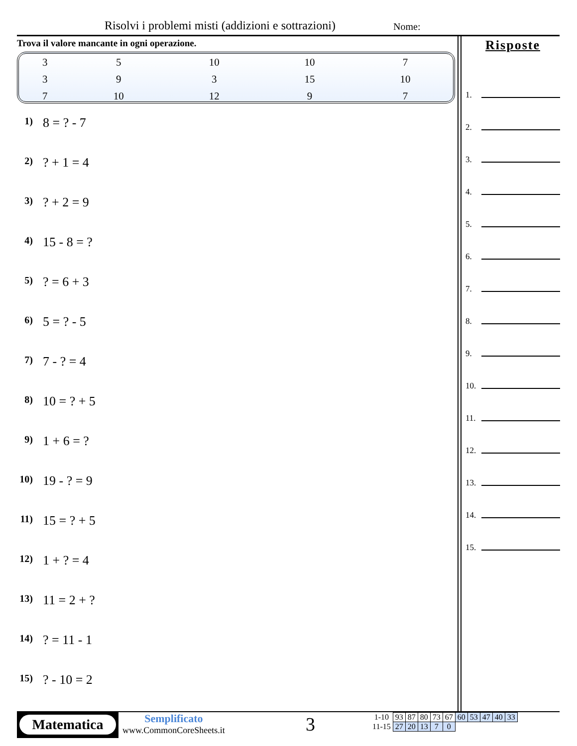Risolvi i problemi misti (addizioni e sottrazioni)
Nome:
Trova il valore mancante in ogni operazione.
| 3 | 5 | 10 | 10 | 7 |
| 3 | 9 | 3 | 15 | 10 |
| 7 | 10 | 12 | 9 | 7 |
1) 8 = ? - 7
2)? + 1 = 4
3)? + 2 = 9
4) 15 - 8 = ?
5)? = 6 + 3
6) 5 = ? - 5
7) 7 - ? = 4
8) 10 = ? + 5
9) 1 + 6 = ?
10) 19 - ? = 9
11) 15 = ? + 5
12) 1 + ? = 4
13) 11 = 2 + ?
14)? = 11 - 1
15)? - 10 = 2
Risposte
1.
2.
3.
4.
5.
6.
7.
8.
9.
10.
11.
12.
13.
14.
15.
Matematica
Semplificato
www.CommonCoreSheets.it
3
| 1-10 | 93 | 87 | 80 | 73 | 67 | 60 | 53 | 47 | 40 | 33 |
| 11-15 | 27 | 20 | 13 | 7 | 0 | | | | | |